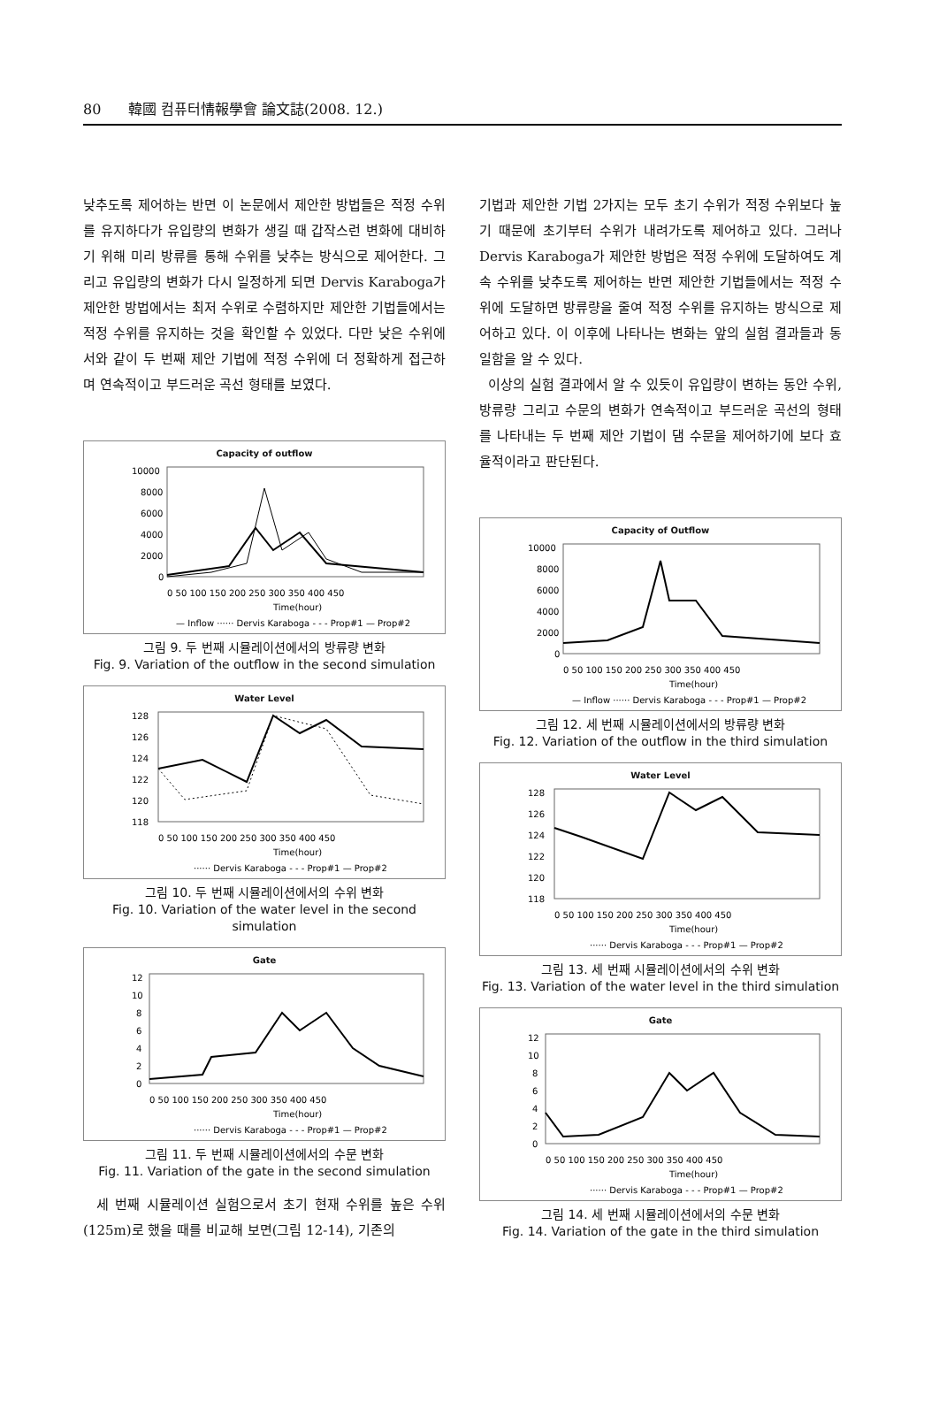80 韓國 컴퓨터情報學會 論文誌(2008. 12.)
낮추도록 제어하는 반면 이 논문에서 제안한 방법들은 적정 수위를 유지하다가 유입량의 변화가 생길 때 갑작스런 변화에 대비하기 위해 미리 방류를 통해 수위를 낮추는 방식으로 제어한다. 그리고 유입량의 변화가 다시 일정하게 되면 Dervis Karaboga가 제안한 방법에서는 최저 수위로 수렴하지만 제안한 기법들에서는 적정 수위를 유지하는 것을 확인할 수 있었다. 다만 낮은 수위에서와 같이 두 번째 제안 기법에 적정 수위에 더 정확하게 접근하며 연속적이고 부드러운 곡선 형태를 보였다.
Capacity of outflow
10000
8000
6000
4000
2000
0
0 50 100 150 200 250 300 350 400 450
Time(hour)
— Inflow ······ Dervis Karaboga - - - Prop#1 — Prop#2
그림 9. 두 번째 시뮬레이션에서의 방류량 변화
Fig. 9. Variation of the outflow in the second simulation
Water Level
128
126
124
122
120
118
0 50 100 150 200 250 300 350 400 450
Time(hour)
······ Dervis Karaboga - - - Prop#1 — Prop#2
그림 10. 두 번째 시뮬레이션에서의 수위 변화
Fig. 10. Variation of the water level in the second simulation
Gate
12
10
8
6
4
2
0
0 50 100 150 200 250 300 350 400 450
Time(hour)
······ Dervis Karaboga - - - Prop#1 — Prop#2
그림 11. 두 번째 시뮬레이션에서의 수문 변화
Fig. 11. Variation of the gate in the second simulation
세 번째 시뮬레이션 실험으로서 초기 현재 수위를 높은 수위(125m)로 했을 때를 비교해 보면(그림 12-14), 기존의
기법과 제안한 기법 2가지는 모두 초기 수위가 적정 수위보다 높기 때문에 초기부터 수위가 내려가도록 제어하고 있다. 그러나 Dervis Karaboga가 제안한 방법은 적정 수위에 도달하여도 계속 수위를 낮추도록 제어하는 반면 제안한 기법들에서는 적정 수위에 도달하면 방류량을 줄여 적정 수위를 유지하는 방식으로 제어하고 있다. 이 이후에 나타나는 변화는 앞의 실험 결과들과 동일함을 알 수 있다.
이상의 실험 결과에서 알 수 있듯이 유입량이 변하는 동안 수위, 방류량 그리고 수문의 변화가 연속적이고 부드러운 곡선의 형태를 나타내는 두 번째 제안 기법이 댐 수문을 제어하기에 보다 효율적이라고 판단된다.
Capacity of Outflow
10000
8000
6000
4000
2000
0
0 50 100 150 200 250 300 350 400 450
Time(hour)
— Inflow ······ Dervis Karaboga - - - Prop#1 — Prop#2
그림 12. 세 번째 시뮬레이션에서의 방류량 변화
Fig. 12. Variation of the outflow in the third simulation
Water Level
128
126
124
122
120
118
0 50 100 150 200 250 300 350 400 450
Time(hour)
······ Dervis Karaboga - - - Prop#1 — Prop#2
그림 13. 세 번째 시뮬레이션에서의 수위 변화
Fig. 13. Variation of the water level in the third simulation
Gate
12
10
8
6
4
2
0
0 50 100 150 200 250 300 350 400 450
Time(hour)
······ Dervis Karaboga - - - Prop#1 — Prop#2
그림 14. 세 번째 시뮬레이션에서의 수문 변화
Fig. 14. Variation of the gate in the third simulation